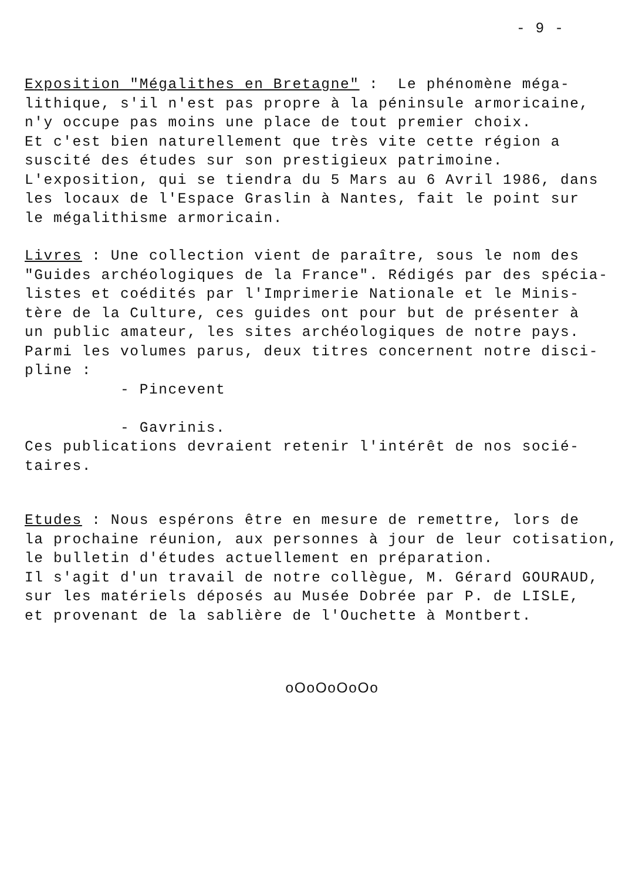- 9 -
Exposition "Mégalithes en Bretagne" : Le phénomène méga- lithique, s'il n'est pas propre à la péninsule armoricaine, n'y occupe pas moins une place de tout premier choix. Et c'est bien naturellement que très vite cette région a suscité des études sur son prestigieux patrimoine. L'exposition, qui se tiendra du 5 Mars au 6 Avril 1986, dans les locaux de l'Espace Graslin à Nantes, fait le point sur le mégalithisme armoricain.
Livres : Une collection vient de paraître, sous le nom des "Guides archéologiques de la France". Rédigés par des spécia- listes et coédités par l'Imprimerie Nationale et le Minis- tère de la Culture, ces guides ont pour but de présenter à un public amateur, les sites archéologiques de notre pays. Parmi les volumes parus, deux titres concernent notre disci- pline : - Pincevent - Gavrinis. Ces publications devraient retenir l'intérêt de nos socié- taires.
Etudes : Nous espérons être en mesure de remettre, lors de la prochaine réunion, aux personnes à jour de leur cotisation, le bulletin d'études actuellement en préparation. Il s'agit d'un travail de notre collègue, M. Gérard GOURAUD, sur les matériels déposés au Musée Dobrée par P. de LISLE, et provenant de la sablière de l'Ouchette à Montbert.
oOoOoOoOo